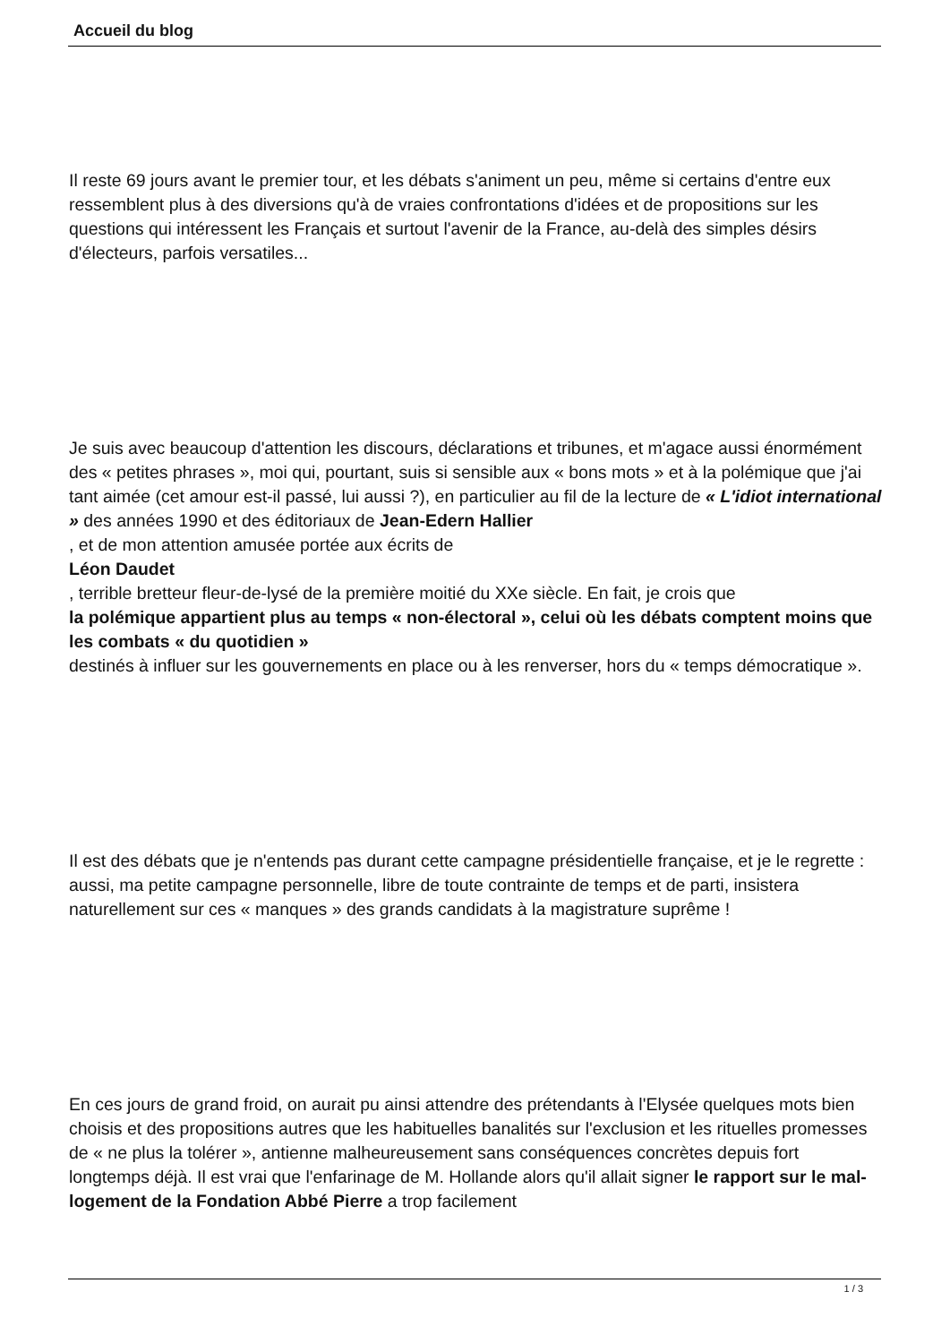Accueil du blog
Il reste 69 jours avant le premier tour, et les débats s'animent un peu, même si certains d'entre eux ressemblent plus à des diversions qu'à de vraies confrontations d'idées et de propositions sur les questions qui intéressent les Français et surtout l'avenir de la France, au-delà des simples désirs d'électeurs, parfois versatiles...
Je suis avec beaucoup d'attention les discours, déclarations et tribunes, et m'agace aussi énormément des « petites phrases », moi qui, pourtant, suis si sensible aux « bons mots » et à la polémique que j'ai tant aimée (cet amour est-il passé, lui aussi ?), en particulier au fil de la lecture de « L'idiot international » des années 1990 et des éditoriaux de Jean-Edern Hallier
, et de mon attention amusée portée aux écrits de
Léon Daudet
, terrible bretteur fleur-de-lysé de la première moitié du XXe siècle. En fait, je crois que
la polémique appartient plus au temps « non-électoral », celui où les débats comptent moins que les combats « du quotidien »
destinés à influer sur les gouvernements en place ou à les renverser, hors du « temps démocratique ».
Il est des débats que je n'entends pas durant cette campagne présidentielle française, et je le regrette : aussi, ma petite campagne personnelle, libre de toute contrainte de temps et de parti, insistera naturellement sur ces « manques » des grands candidats à la magistrature suprême !
En ces jours de grand froid, on aurait pu ainsi attendre des prétendants à l'Elysée quelques mots bien choisis et des propositions autres que les habituelles banalités sur l'exclusion et les rituelles promesses de « ne plus la tolérer », antienne malheureusement sans conséquences concrètes depuis fort longtemps déjà. Il est vrai que l'enfarinage de M. Hollande alors qu'il allait signer le rapport sur le mal-logement de la Fondation Abbé Pierre a trop facilement
1 / 3